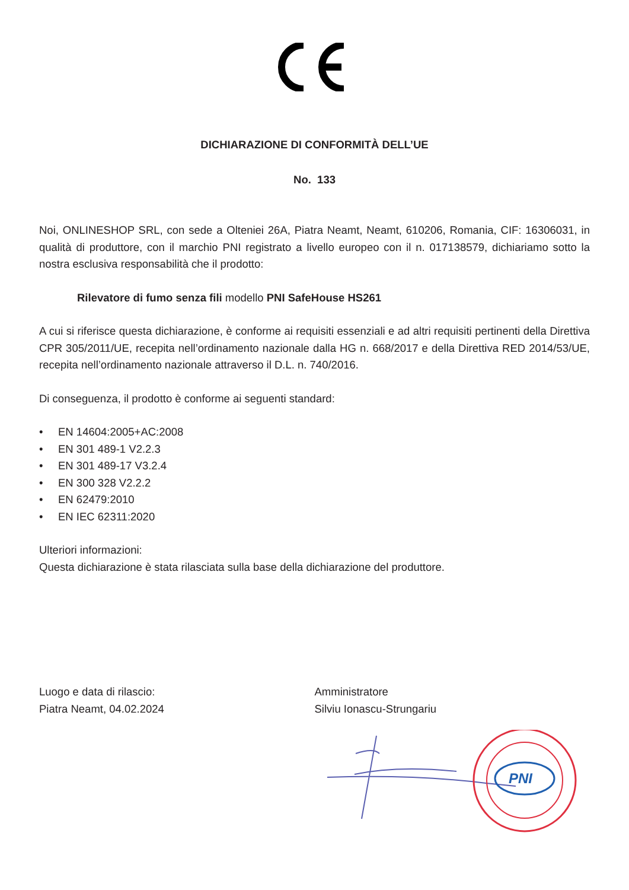DICHIARAZIONE DI CONFORMITÀ DELL’UE
No. 133
Noi, ONLINESHOP SRL, con sede a Olteniei 26A, Piatra Neamt, Neamt, 610206, Romania, CIF: 16306031, in qualità di produttore, con il marchio PNI registrato a livello europeo con il n. 017138579, dichiariamo sotto la nostra esclusiva responsabilità che il prodotto:
Rilevatore di fumo senza fili modello PNI SafeHouse HS261
A cui si riferisce questa dichiarazione, è conforme ai requisiti essenziali e ad altri requisiti pertinenti della Direttiva CPR 305/2011/UE, recepita nell’ordinamento nazionale dalla HG n. 668/2017 e della Direttiva RED 2014/53/UE, recepita nell’ordinamento nazionale attraverso il D.L. n. 740/2016.
Di conseguenza, il prodotto è conforme ai seguenti standard:
• EN 14604:2005+AC:2008
• EN 301 489-1 V2.2.3
• EN 301 489-17 V3.2.4
• EN 300 328 V2.2.2
• EN 62479:2010
• EN IEC 62311:2020
Ulteriori informazioni:
Questa dichiarazione è stata rilasciata sulla base della dichiarazione del produttore.
Luogo e data di rilascio:
Piatra Neamt, 04.02.2024
Amministratore
Silviu Ionascu-Strungariu
PNI